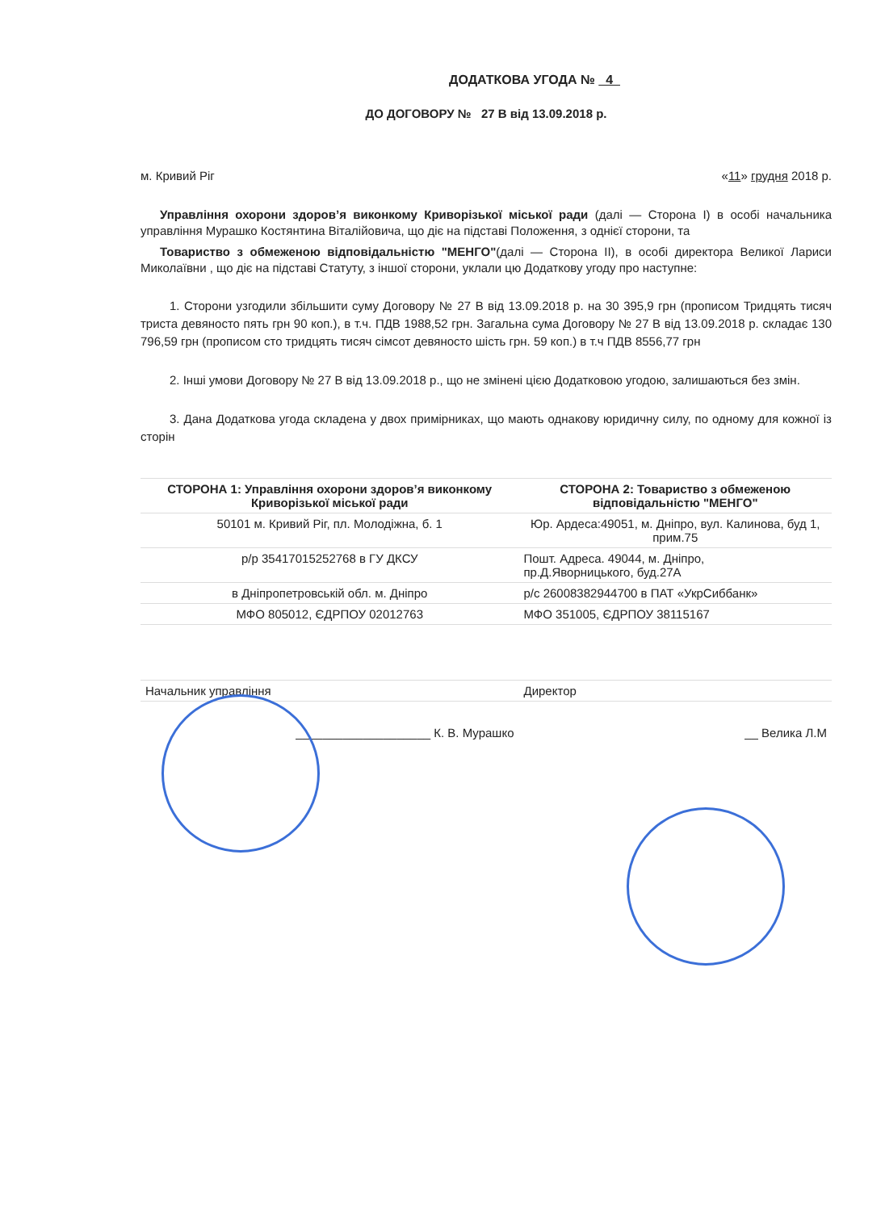ДОДАТКОВА УГОДА № 4
ДО ДОГОВОРУ № 27 В від 13.09.2018 р.
м. Кривий Ріг «11» грудня 2018 р.
Управління охорони здоров’я виконкому Криворізької міської ради (далі — Сторона І) в особі начальника управління Мурашко Костянтина Віталійовича, що діє на підставі Положення, з однієї сторони, та
Товариство з обмеженою відповідальністю "МЕНГО"(далі — Сторона ІІ), в особі директора Великої Лариси Миколаївни , що діє на підставі Статуту, з іншої сторони, уклали цю Додаткову угоду про наступне:
1. Сторони узгодили збільшити суму Договору № 27 В від 13.09.2018 р. на 30 395,9 грн (прописом Тридцять тисяч триста девяносто пять грн 90 коп.), в т.ч. ПДВ 1988,52 грн. Загальна сума Договору № 27 В від 13.09.2018 р. складає 130 796,59 грн (прописом сто тридцять тисяч сімсот девяносто шість грн. 59 коп.) в т.ч ПДВ 8556,77 грн
2. Інші умови Договору № 27 В від 13.09.2018 р., що не змінені цією Додатковою угодою, залишаються без змін.
3. Дана Додаткова угода складена у двох примірниках, що мають однакову юридичну силу, по одному для кожної із сторін
| СТОРОНА 1: Управління охорони здоров’я виконкому Криворізької міської ради | СТОРОНА 2: Товариство з обмеженою відповідальністю "МЕНГО" |
| --- | --- |
| 50101 м. Кривий Ріг, пл. Молодіжна, б. 1 | Юр. Ардеса:49051, м. Дніпро, вул. Калинова, буд 1, прим.75 |
| р/р 35417015252768 в ГУ ДКСУ | Пошт. Адреса. 49044, м. Дніпро, пр.Д.Яворницького, буд.27А |
| в Дніпропетровській обл. м. Дніпро | р/с 26008382944700 в ПАТ «УкрСиббанк» |
| МФО 805012, ЄДРПОУ 02012763 | МФО 351005, ЄДРПОУ 38115167 |
| Начальник управління | Директор |
| ____________________ К. В. Мурашко | __ Велика Л.М |